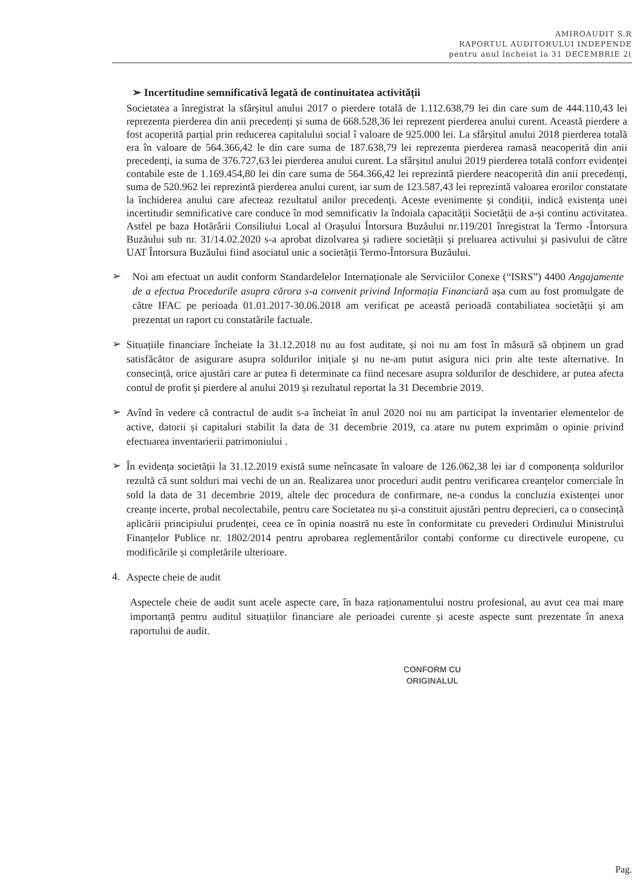AMIROAUDIT S.R
RAPORTUL AUDITORULUI INDEPENDE
pentru anul încheiat la 31 DECEMBRIE 2(
➢ Incertitudine semnificativă legată de continuitatea activității
Societatea a înregistrat la sfârșitul anului 2017 o pierdere totală de 1.112.638,79 lei din care sum de 444.110,43 lei reprezenta pierderea din anii precedenți și suma de 668.528,36 lei reprezent pierderea anului curent. Această pierdere a fost acoperită parțial prin reducerea capitalului social î valoare de 925.000 lei. La sfârșitul anului 2018 pierderea totală era în valoare de 564.366,42 le din care suma de 187.638,79 lei reprezenta pierderea ramasă neacoperită din anii precedenți, ia suma de 376.727,63 lei pierderea anului curent. La sfârșitul anului 2019 pierderea totală conforr evidenței contabile este de 1.169.454,80 lei din care suma de 564.366,42 lei reprezintă pierdere neacoperită din anii precedenți, suma de 520.962 lei reprezintă pierderea anului curent, iar sum de 123.587,43 lei reprezintă valoarea erorilor constatate la închiderea anului care afecteaz rezultatul anilor precedenți. Aceste evenimente și condiții, indică existența unei incertitudir semnificative care conduce în mod semnificativ la îndoiala capacității Societății de a-și continu activitatea. Astfel pe baza Hotărârii Consiliului Local al Orașului Întorsura Buzăului nr.119/201 înregistrat la Termo -Întorsura Buzăului sub nr. 31/14.02.2020 s-a aprobat dizolvarea și radiere societății și preluarea activului și pasivului de către UAT Întorsura Buzăului fiind asociatul unic a societății Termo-Întorsura Buzăului.
➢
Noi am efectuat un audit conform Standardelelor Internaționale ale Serviciilor Conexe (“ISRS”) 4400 Angajamente de a efectua Procedurile asupra cărora s-a convenit privind Informația Financiară așa cum au fost promulgate de către IFAC pe perioada 01.01.2017-30.06.2018 am verificat pe această perioadă contabiliatea societății și am prezentat un raport cu constatările factuale.
➢
Situațiile financiare încheiate la 31.12.2018 nu au fost auditate, și noi nu am fost în măsură să obținem un grad satisfăcător de asigurare asupra soldurilor inițiale și nu ne-am putut asigura nici prin alte teste alternative. In consecință, orice ajustări care ar putea fi determinate ca fiind necesare asupra soldurilor de deschidere, ar putea afecta contul de profit și pierdere al anului 2019 și rezultatul reportat la 31 Decembrie 2019.
➢
Avînd în vedere că contractul de audit s-a încheiat în anul 2020 noi nu am participat la inventarier elementelor de active, datorii și capitaluri stabilit la data de 31 decembrie 2019, ca atare nu putem exprimăm o opinie privind efectuarea inventarierii patrimoniului .
➢
În evidența societății la 31.12.2019 există sume neîncasate în valoare de 126.062,38 lei iar d componența soldurilor rezultă că sunt solduri mai vechi de un an. Realizarea unor proceduri audit pentru verificarea creanțelor comerciale în sold la data de 31 decembrie 2019, altele dec procedura de confirmare, ne-a condus la concluzia existenței unor creanțe incerte, probal necolectabile, pentru care Societatea nu și-a constituit ajustări pentru deprecieri, ca o consecință aplicării principiului prudenței, ceea ce în opinia noastră nu este în conformitate cu prevederi Ordinului Ministrului Finanțelor Publice nr. 1802/2014 pentru aprobarea reglementărilor contabi conforme cu directivele europene, cu modificările și completările ulterioare.
4.
Aspecte cheie de audit
Aspectele cheie de audit sunt acele aspecte care, în baza raționamentului nostru profesional, au avut cea mai mare importanță pentru auditul situațiilor financiare ale perioadei curente și aceste aspecte sunt prezentate în anexa raportului de audit.
CONFORM CU
ORIGINALUL
Pag.